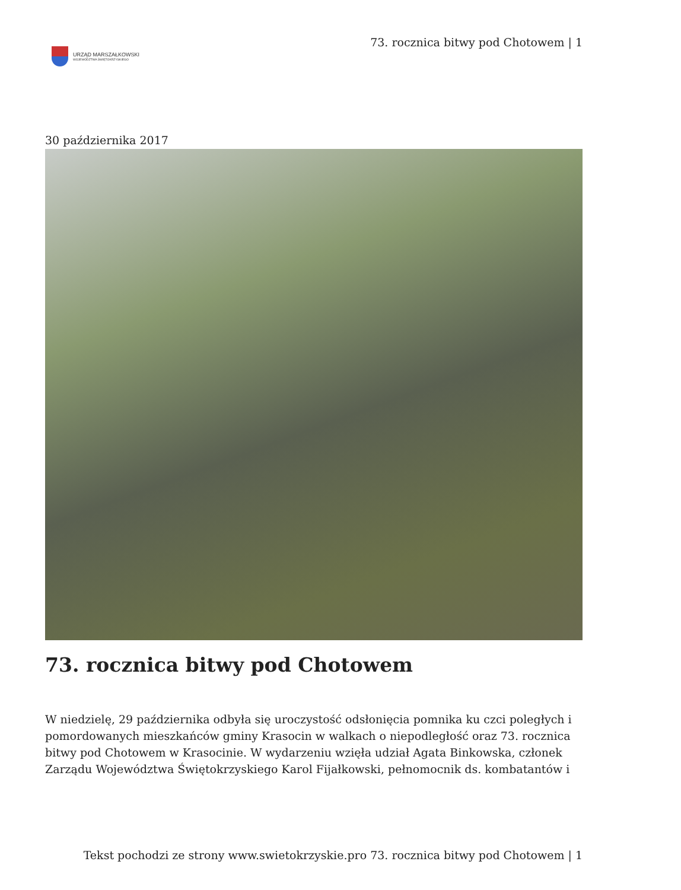URZĄD MARSZAŁKOWSKI
WOJEWÓDZTWA ŚWIĘTOKRZYSKIEGO
73. rocznica bitwy pod Chotowem | 1
30 października 2017
73. rocznica bitwy pod Chotowem
W niedzielę, 29 października odbyła się uroczystość odsłonięcia pomnika ku czci poległych i pomordowanych mieszkańców gminy Krasocin w walkach o niepodległość oraz 73. rocznica bitwy pod Chotowem w Krasocinie. W wydarzeniu wzięła udział Agata Binkowska, członek Zarządu Województwa Świętokrzyskiego Karol Fijałkowski, pełnomocnik ds. kombatantów i
Tekst pochodzi ze strony www.swietokrzyskie.pro 73. rocznica bitwy pod Chotowem | 1